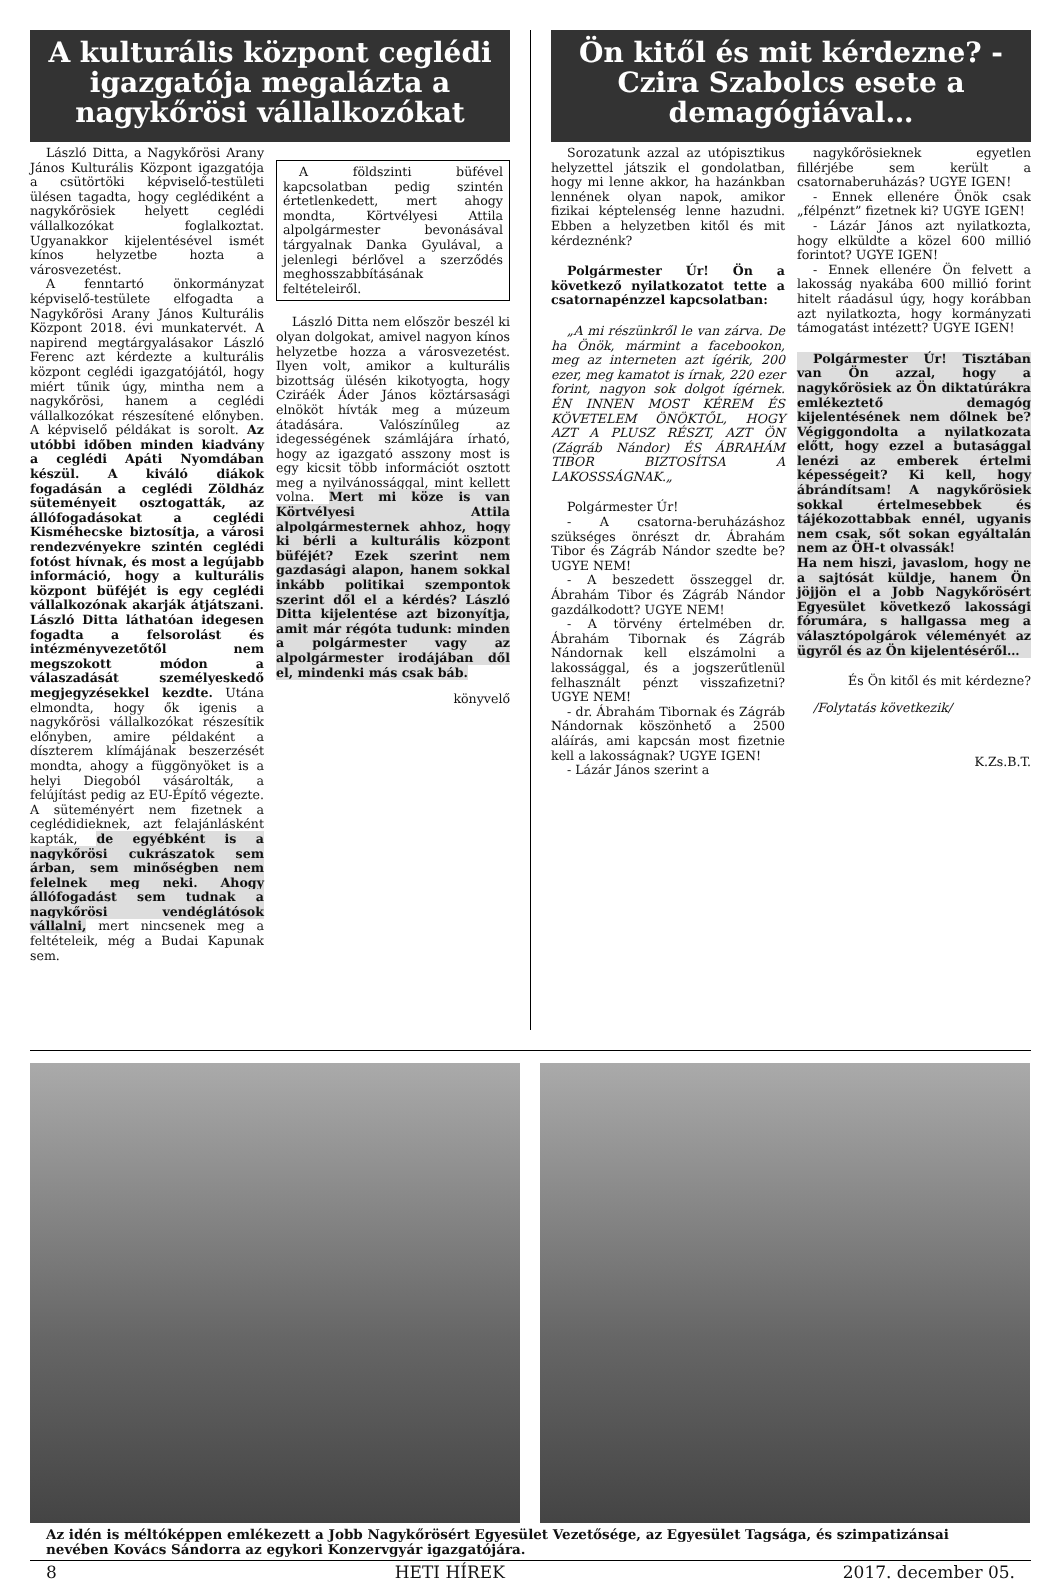A kulturális központ ceglédi igazgatója megalázta a nagykőrösi vállalkozókat
László Ditta, a Nagykőrösi Arany János Kulturális Központ igazgatója a csütörtöki képviselő-testületi ülésen tagadta, hogy ceglédiként a nagykőrösiek helyett ceglédi vállalkozókat foglalkoztat. Ugyanakkor kijelentésével ismét kínos helyzetbe hozta a városvezetést.
A fenntartó önkormányzat képviselő-testülete elfogadta a Nagykőrösi Arany János Kulturális Központ 2018. évi munkatervét. A napirend megtárgyalásakor László Ferenc azt kérdezte a kulturális központ ceglédi igazgatójától, hogy miért tűnik úgy, mintha nem a nagykőrösi, hanem a ceglédi vállalkozókat részesítené előnyben. A képviselő példákat is sorolt. Az utóbbi időben minden kiadvány a ceglédi Apáti Nyomdában készül. A kiváló diákok fogadásán a ceglédi Zöldház süteményeit osztogatták, az állófogadásokat a ceglédi Kisméhecske biztosítja, a városi rendezvényekre szintén ceglédi fotóst hívnak, és most a legújabb információ, hogy a kulturális központ büféjét is egy ceglédi vállalkozónak akarják átjátszani. László Ditta láthatóan idegesen fogadta a felsorolást és intézményvezetőtől nem megszokott módon a válaszadását személyeskedő megjegyzésekkel kezdte. Utána elmondta, hogy ők igenis a nagykőrösi vállalkozókat részesítik előnyben, amire példaként a díszterem klímájának beszerzését mondta, ahogy a függönyöket is a helyi Diegoból vásárolták, a felújítást pedig az EU-Építő végezte. A süteményért nem fizetnek a ceglédidieknek, azt felajánlásként kapták, de egyébként is a nagykőrösi cukrászatok sem árban, sem minőségben nem felelnek meg neki. Ahogy állófogadást sem tudnak a nagykőrösi vendéglátósok vállalni, mert nincsenek meg a feltételeik, még a Budai Kapunak sem.
A földszinti büfével kapcsolatban pedig szintén értetlenkedett, mert ahogy mondta, Körtvélyesi Attila alpolgármester bevonásával tárgyalnak Danka Gyulával, a jelenlegi bérlővel a szerződés meghosszabbításának feltételeiről.
László Ditta nem először beszél ki olyan dolgokat, amivel nagyon kínos helyzetbe hozza a városvezetést. Ilyen volt, amikor a kulturális bizottság ülésén kikotyogta, hogy Cziráék Áder János köztársasági elnököt hívták meg a múzeum átadására. Valószínűleg az idegességének számlájára írható, hogy az igazgató asszony most is egy kicsit több információt osztott meg a nyilvánossággal, mint kellett volna. Mert mi köze is van Körtvélyesi Attila alpolgármesternek ahhoz, hogy ki bérli a kulturális központ büféjét? Ezek szerint nem gazdasági alapon, hanem sokkal inkább politikai szempontok szerint dől el a kérdés? László Ditta kijelentése azt bizonyítja, amit már régóta tudunk: minden a polgármester vagy az alpolgármester irodájában dől el, mindenki más csak báb.
könyvelő
Ön kitől és mit kérdezne? - Czira Szabolcs esete a demagógiával…
Sorozatunk azzal az utópisztikus helyzettel játszik el gondolatban, hogy mi lenne akkor, ha hazánkban lennének olyan napok, amikor fizikai képtelenség lenne hazudni. Ebben a helyzetben kitől és mit kérdeznénk?
Polgármester Úr! Ön a következő nyilatkozatot tette a csatornapénzzel kapcsolatban:
„A mi részünkről le van zárva. De ha Önök, mármint a facebookon, meg az interneten azt ígérik, 200 ezer, meg kamatot is írnak, 220 ezer forint, nagyon sok dolgot ígérnek. ÉN INNEN MOST KÉREM ÉS KÖVETELEM ÖNÖKTŐL, HOGY AZT A PLUSZ RÉSZT, AZT ÖN (Zágráb Nándor) ÉS ÁBRAHÁM TIBOR BIZTOSÍTSA A LAKOSSSÁGNAK.„
Polgármester Úr!
- A csatorna-beruházáshoz szükséges önrészt dr. Ábrahám Tibor és Zágráb Nándor szedte be? UGYE NEM!
- A beszedett összeggel dr. Ábrahám Tibor és Zágráb Nándor gazdálkodott? UGYE NEM!
- A törvény értelmében dr. Ábrahám Tibornak és Zágráb Nándornak kell elszámolni a lakossággal, és a jogszerűtlenül felhasznált pénzt visszafizetni? UGYE NEM!
- dr. Ábrahám Tibornak és Zágráb Nándornak köszönhető a 2500 aláírás, ami kapcsán most fizetnie kell a lakosságnak? UGYE IGEN!
- Lázár János szerint a
nagykőrösieknek egyetlen fillérjébe sem került a csatornaberuházás? UGYE IGEN!
- Ennek ellenére Önök csak „félpénzt” fizetnek ki? UGYE IGEN!
- Lázár János azt nyilatkozta, hogy elküldte a közel 600 millió forintot? UGYE IGEN!
- Ennek ellenére Ön felvett a lakosság nyakába 600 millió forint hitelt ráadásul úgy, hogy korábban azt nyilatkozta, hogy kormányzati támogatást intézett? UGYE IGEN!
Polgármester Úr! Tisztában van Ön azzal, hogy a nagykőrösiek az Ön diktatúrákra emlékeztető demagóg kijelentésének nem dőlnek be? Végiggondolta a nyilatkozata előtt, hogy ezzel a butasággal lenézi az emberek értelmi képességeit? Ki kell, hogy ábrándítsam! A nagykőrösiek sokkal értelmesebbek és tájékozottabbak ennél, ugyanis nem csak, sőt sokan egyáltalán nem az ÖH-t olvassák!
Ha nem hiszi, javaslom, hogy ne a sajtósát küldje, hanem Ön jöjjön el a Jobb Nagykőrösért Egyesület következő lakossági fórumára, s hallgassa meg a választópolgárok véleményét az ügyről és az Ön kijelentéséről…
És Ön kitől és mit kérdezne?
/Folytatás következik/
K.Zs.B.T.
Az idén is méltóképpen emlékezett a Jobb Nagykőrösért Egyesület Vezetősége, az Egyesület Tagsága, és szimpatizánsai nevében Kovács Sándorra az egykori Konzervgyár igazgatójára.
8 HETI HÍREK 2017. december 05.